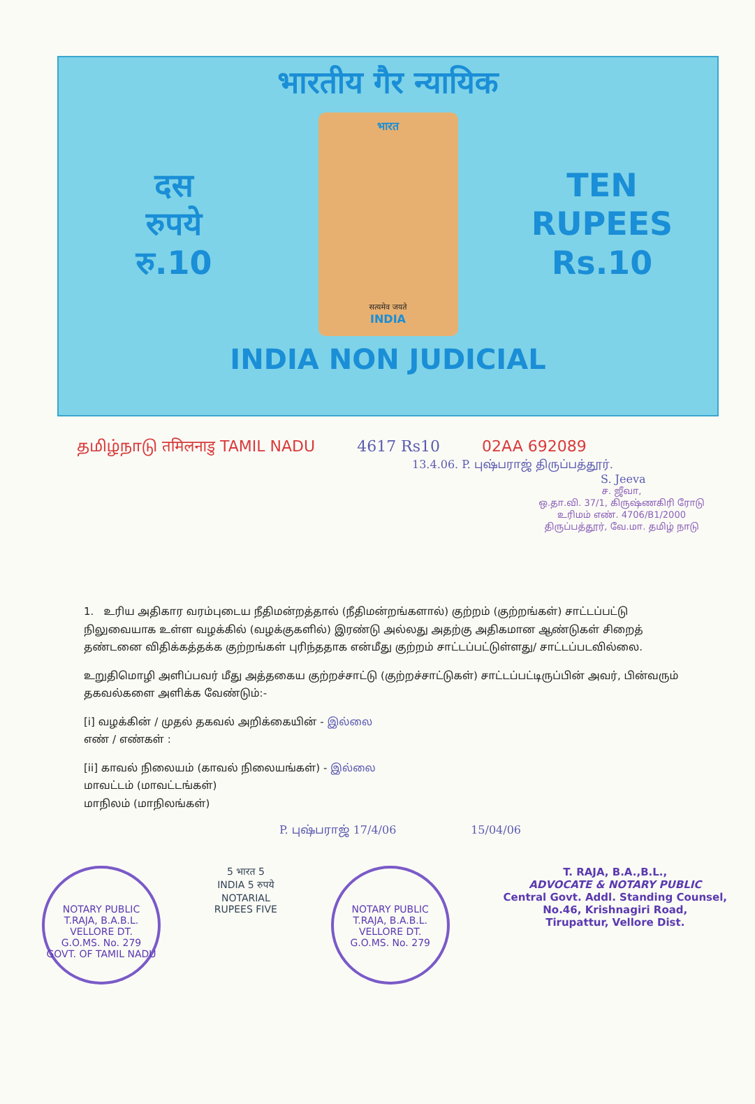भारतीय गैर न्यायिक
दस
रुपये
रु.10
भारत
सत्यमेव जयते
INDIA
TEN
RUPEES
Rs.10
INDIA NON JUDICIAL
தமிழ்நாடு तमिलनाडु TAMIL NADU 4617 Rs10 02AA 692089
13.4.06. P. புஷ்பராஜ் திருப்பத்தூர்.
S. Jeeva
ச. ஜீவா,
ஒ.தா.வி. 37/1, கிருஷ்ணகிரி ரோடு
உரிமம் எண். 4706/B1/2000
திருப்பத்தூர், வே.மா. தமிழ் நாடு
1. உரிய அதிகார வரம்புடைய நீதிமன்றத்தால் (நீதிமன்றங்களால்) குற்றம் (குற்றங்கள்) சாட்டப்பட்டு நிலுவையாக உள்ள வழக்கில் (வழக்குகளில்) இரண்டு அல்லது அதற்கு அதிகமான ஆண்டுகள் சிறைத் தண்டனை விதிக்கத்தக்க குற்றங்கள் புரிந்ததாக என்மீது குற்றம் சாட்டப்பட்டுள்ளது/ சாட்டப்படவில்லை.
உறுதிமொழி அளிப்பவர் மீது அத்தகைய குற்றச்சாட்டு (குற்றச்சாட்டுகள்) சாட்டப்பட்டிருப்பின் அவர், பின்வரும் தகவல்களை அளிக்க வேண்டும்:-
[i] வழக்கின் / முதல் தகவல் அறிக்கையின் - இல்லை
எண் / எண்கள் :
[ii] காவல் நிலையம் (காவல் நிலையங்கள்) - இல்லை
மாவட்டம் (மாவட்டங்கள்)
மாநிலம் (மாநிலங்கள்)
P. புஷ்பராஜ் 17/4/06 15/04/06
NOTARY PUBLIC
T.RAJA, B.A.B.L.
VELLORE DT.
G.O.MS. No. 279
GOVT. OF TAMIL NADU
5 भारत 5
INDIA 5 रुपये
NOTARIAL
RUPEES FIVE
NOTARY PUBLIC
T.RAJA, B.A.B.L.
VELLORE DT.
G.O.MS. No. 279
T. RAJA, B.A.,B.L.,
ADVOCATE & NOTARY PUBLIC
Central Govt. Addl. Standing Counsel,
No.46, Krishnagiri Road,
Tirupattur, Vellore Dist.